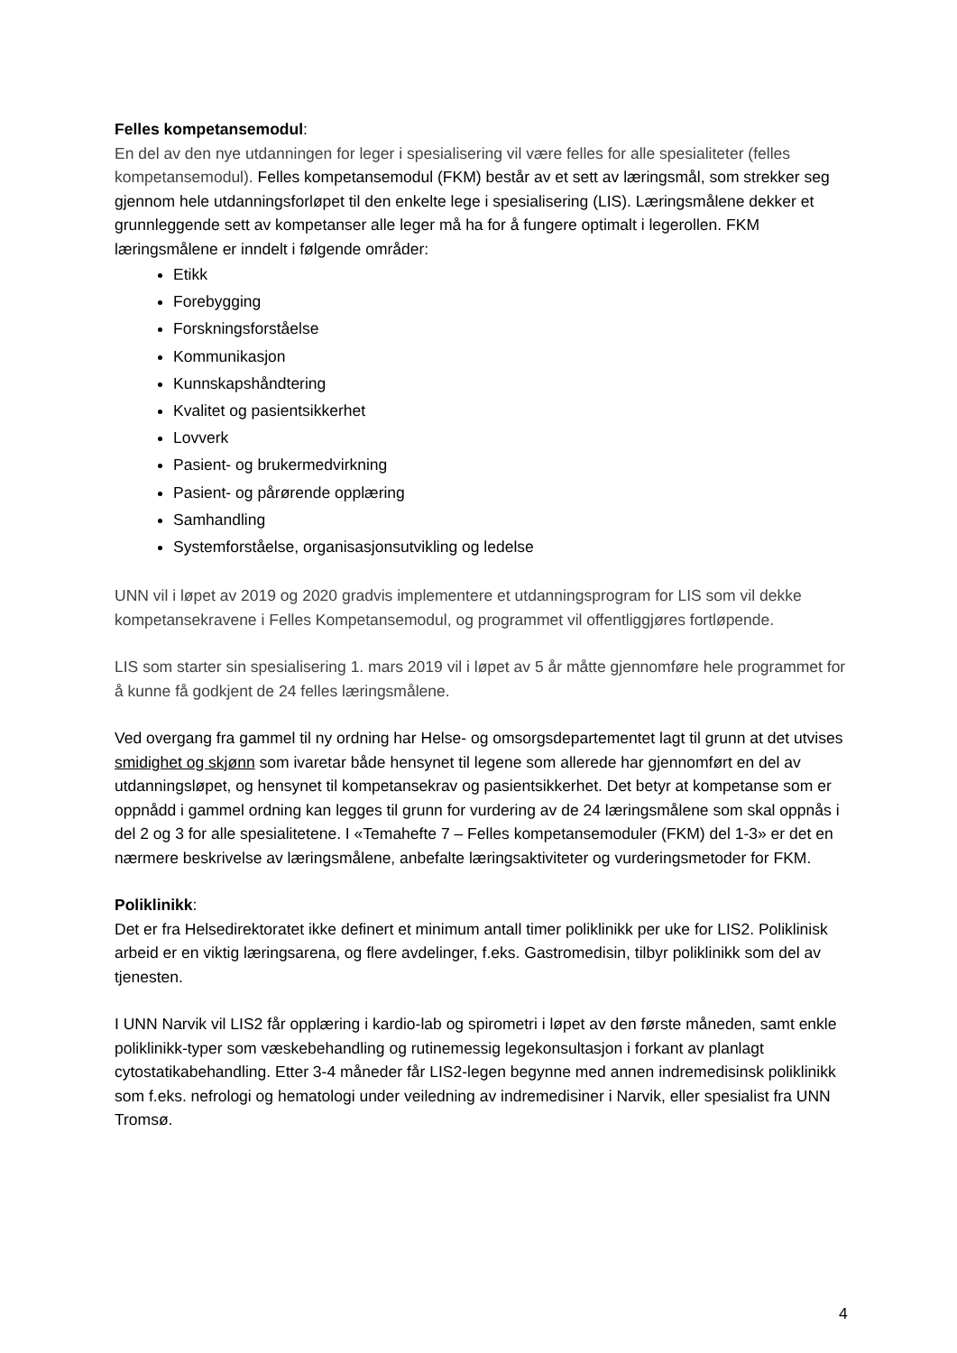Felles kompetansemodul:
En del av den nye utdanningen for leger i spesialisering vil være felles for alle spesialiteter (felles kompetansemodul). Felles kompetansemodul (FKM) består av et sett av læringsmål, som strekker seg gjennom hele utdanningsforløpet til den enkelte lege i spesialisering (LIS). Læringsmålene dekker et grunnleggende sett av kompetanser alle leger må ha for å fungere optimalt i legerollen. FKM læringsmålene er inndelt i følgende områder:
Etikk
Forebygging
Forskningsforståelse
Kommunikasjon
Kunnskapshåndtering
Kvalitet og pasientsikkerhet
Lovverk
Pasient- og brukermedvirkning
Pasient- og pårørende opplæring
Samhandling
Systemforståelse, organisasjonsutvikling og ledelse
UNN vil i løpet av 2019 og 2020 gradvis implementere et utdanningsprogram for LIS som vil dekke kompetansekravene i Felles Kompetansemodul, og programmet vil offentliggjøres fortløpende.
LIS som starter sin spesialisering 1. mars 2019 vil i løpet av 5 år måtte gjennomføre hele programmet for å kunne få godkjent de 24 felles læringsmålene.
Ved overgang fra gammel til ny ordning har Helse- og omsorgsdepartementet lagt til grunn at det utvises smidighet og skjønn som ivaretar både hensynet til legene som allerede har gjennomført en del av utdanningsløpet, og hensynet til kompetansekrav og pasientsikkerhet. Det betyr at kompetanse som er oppnådd i gammel ordning kan legges til grunn for vurdering av de 24 læringsmålene som skal oppnås i del 2 og 3 for alle spesialitetene. I «Temahefte 7 – Felles kompetansemoduler (FKM) del 1-3» er det en nærmere beskrivelse av læringsmålene, anbefalte læringsaktiviteter og vurderingsmetoder for FKM.
Poliklinikk:
Det er fra Helsedirektoratet ikke definert et minimum antall timer poliklinikk per uke for LIS2. Poliklinisk arbeid er en viktig læringsarena, og flere avdelinger, f.eks. Gastromedisin, tilbyr poliklinikk som del av tjenesten.
I UNN Narvik vil LIS2 får opplæring i kardio-lab og spirometri i løpet av den første måneden, samt enkle poliklinikk-typer som væskebehandling og rutinemessig legekonsultasjon i forkant av planlagt cytostatikabehandling. Etter 3-4 måneder får LIS2-legen begynne med annen indremedisinsk poliklinikk som f.eks. nefrologi og hematologi under veiledning av indremedisiner i Narvik, eller spesialist fra UNN Tromsø.
4